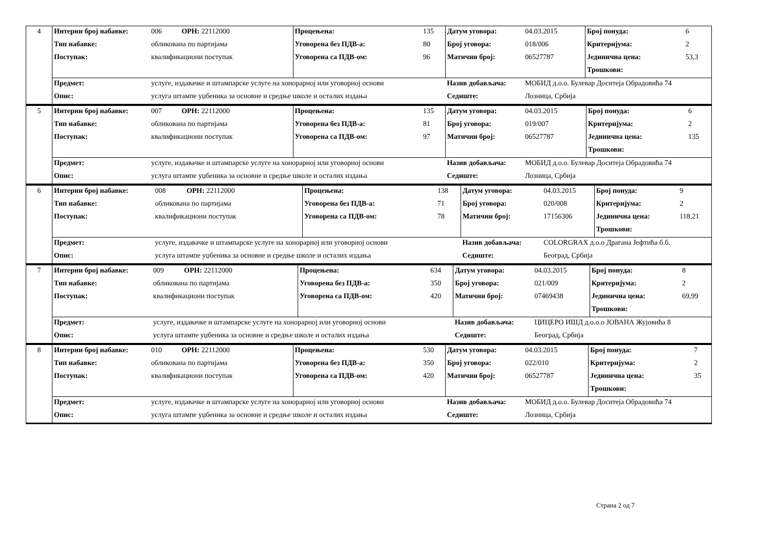| 4 | Интерни број набавке: | 006 | ОРН: 22112000 | Процењена: | 135 | Датум уговора: | 04.03.2015 | Број понуда: | 6 |
| | Тип набавке: | обликована по партијама | | Уговорена без ПДВ-а: | 80 | Број уговора: | 018/006 | Критеријума: | 2 |
| | Поступак: | квалификациони поступак | | Уговорена са ПДВ-ом: | 96 | Матични број: | 06527787 | Јединична цена: | 53,3 |
| | | | | | | | | Трошкови: | |
| | Предмет: | услуге, издавачке и штампарске услуге на хонорарној или уговорној основи | | | | Назив добављача: | МОБИД д.о.о. Булевар Доситеја Обрадовића 74 | | |
| | Опис: | услуга штампе уџбеника за основне и средње школе и осталих издања | | | | Седиште: | Лозница, Србија | | |
| 5 | Интерни број набавке: | 007 | ОРН: 22112000 | Процењена: | 135 | Датум уговора: | 04.03.2015 | Број понуда: | 6 |
| | Тип набавке: | обликована по партијама | | Уговорена без ПДВ-а: | 81 | Број уговора: | 019/007 | Критеријума: | 2 |
| | Поступак: | квалификациони поступак | | Уговорена са ПДВ-ом: | 97 | Матични број: | 06527787 | Јединична цена: | 135 |
| | | | | | | | | Трошкови: | |
| | Предмет: | услуге, издавачке и штампарске услуге на хонорарној или уговорној основи | | | | Назив добављача: | МОБИД д.о.о. Булевар Доситеја Обрадовића 74 | | |
| | Опис: | услуга штампе уџбеника за основне и средње школе и осталих издања | | | | Седиште: | Лозница, Србија | | |
| 6 | Интерни број набавке: | 008 | ОРН: 22112000 | Процењена: | 138 | Датум уговора: | 04.03.2015 | Број понуда: | 9 |
| | Тип набавке: | обликована по партијама | | Уговорена без ПДВ-а: | 71 | Број уговора: | 020/008 | Критеријума: | 2 |
| | Поступак: | квалификациони поступак | | Уговорена са ПДВ-ом: | 78 | Матични број: | 17156306 | Јединична цена: | 118,21 |
| | | | | | | | | Трошкови: | |
| | Предмет: | услуге, издавачке и штампарске услуге на хонорарној или уговорној основи | | | | Назив добављача: | COLORGRAX д.о.о Драгана Јефтића б.б. | | |
| | Опис: | услуга штампе уџбеника за основне и средње школе и осталих издања | | | | Седиште: | Београд, Србија | | |
| 7 | Интерни број набавке: | 009 | ОРН: 22112000 | Процењена: | 634 | Датум уговора: | 04.03.2015 | Број понуда: | 8 |
| | Тип набавке: | обликована по партијама | | Уговорена без ПДВ-а: | 350 | Број уговора: | 021/009 | Критеријума: | 2 |
| | Поступак: | квалификациони поступак | | Уговорена са ПДВ-ом: | 420 | Матични број: | 07469438 | Јединична цена: | 69,99 |
| | | | | | | | | Трошкови: | |
| | Предмет: | услуге, издавачке и штампарске услуге на хонорарној или уговорној основи | | | | Назив добављача: | ЦИЦЕРО ИШД д.о.о.о ЈОВАНА Жујовића 8 | | |
| | Опис: | услуга штампе уџбеника за основне и средње школе и осталих издања | | | | Седиште: | Београд, Србија | | |
| 8 | Интерни број набавке: | 010 | ОРН: 22112000 | Процењена: | 530 | Датум уговора: | 04.03.2015 | Број понуда: | 7 |
| | Тип набавке: | обликована по партијама | | Уговорена без ПДВ-а: | 350 | Број уговора: | 022/010 | Критеријума: | 2 |
| | Поступак: | квалификациони поступак | | Уговорена са ПДВ-ом: | 420 | Матични број: | 06527787 | Јединична цена: | 35 |
| | | | | | | | | Трошкови: | |
| | Предмет: | услуге, издавачке и штампарске услуге на хонорарној или уговорној основи | | | | Назив добављача: | МОБИД д.о.о. Булевар Доситеја Обрадовића 74 | | |
| | Опис: | услуга штампе уџбеника за основне и средње школе и осталих издања | | | | Седиште: | Лозница, Србија | | |
Страна 2 од 7